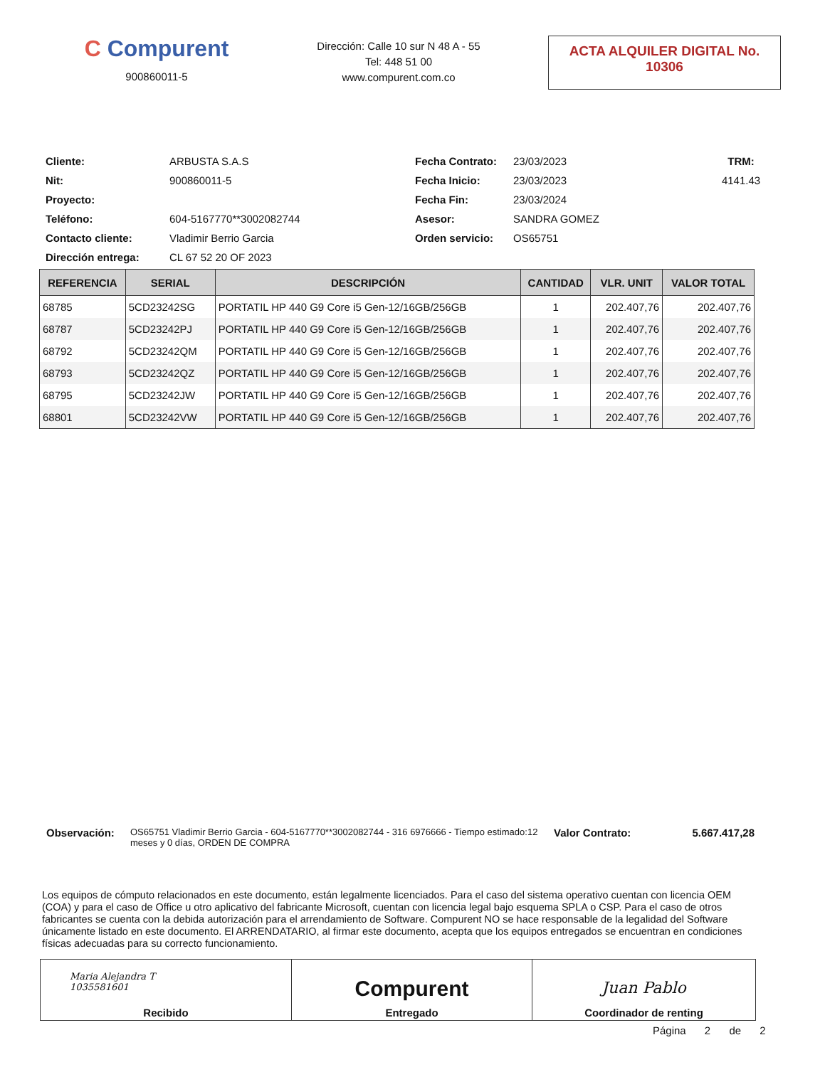C Compurent
900860011-5
Dirección: Calle 10 sur N 48 A - 55
Tel: 448 51 00
www.compurent.com.co
ACTA ALQUILER DIGITAL No.
10306
Cliente:
ARBUSTA S.A.S
Fecha Contrato:
23/03/2023
TRM: Nit:
900860011-5
Fecha Inicio:
23/03/2023
4141.43
Proyecto:
Fecha Fin:
23/03/2024
Teléfono:
604-5167770**3002082744
Asesor:
SANDRA GOMEZ
Contacto cliente:
Vladimir Berrio Garcia
Orden servicio:
OS65751
Dirección entrega:
CL 67 52 20 OF 2023
| REFERENCIA | SERIAL | DESCRIPCIÓN | CANTIDAD | VLR. UNIT | VALOR TOTAL |
| --- | --- | --- | --- | --- | --- |
| 68785 | 5CD23242SG | PORTATIL HP 440 G9 Core i5 Gen-12/16GB/256GB | 1 | 202.407,76 | 202.407,76 |
| 68787 | 5CD23242PJ | PORTATIL HP 440 G9 Core i5 Gen-12/16GB/256GB | 1 | 202.407,76 | 202.407,76 |
| 68792 | 5CD23242QM | PORTATIL HP 440 G9 Core i5 Gen-12/16GB/256GB | 1 | 202.407,76 | 202.407,76 |
| 68793 | 5CD23242QZ | PORTATIL HP 440 G9 Core i5 Gen-12/16GB/256GB | 1 | 202.407,76 | 202.407,76 |
| 68795 | 5CD23242JW | PORTATIL HP 440 G9 Core i5 Gen-12/16GB/256GB | 1 | 202.407,76 | 202.407,76 |
| 68801 | 5CD23242VW | PORTATIL HP 440 G9 Core i5 Gen-12/16GB/256GB | 1 | 202.407,76 | 202.407,76 |
Observación:
OS65751 Vladimir Berrio Garcia - 604-5167770**3002082744 - 316 6976666 - Tiempo estimado:12 meses y 0 días, ORDEN DE COMPRA
Valor Contrato: 5.667.417,28
Los equipos de cómputo relacionados en este documento, están legalmente licenciados. Para el caso del sistema operativo cuentan con licencia OEM (COA) y para el caso de Office u otro aplicativo del fabricante Microsoft, cuentan con licencia legal bajo esquema SPLA o CSP. Para el caso de otros fabricantes se cuenta con la debida autorización para el arrendamiento de Software. Compurent NO se hace responsable de la legalidad del Software únicamente listado en este documento. El ARRENDATARIO, al firmar este documento, acepta que los equipos entregados se encuentran en condiciones físicas adecuadas para su correcto funcionamiento.
| Maria Alejandra T 1035581601 Recibido | Compurent Entregado | Juan Pablo Coordinador de renting |
Página 2 de 2